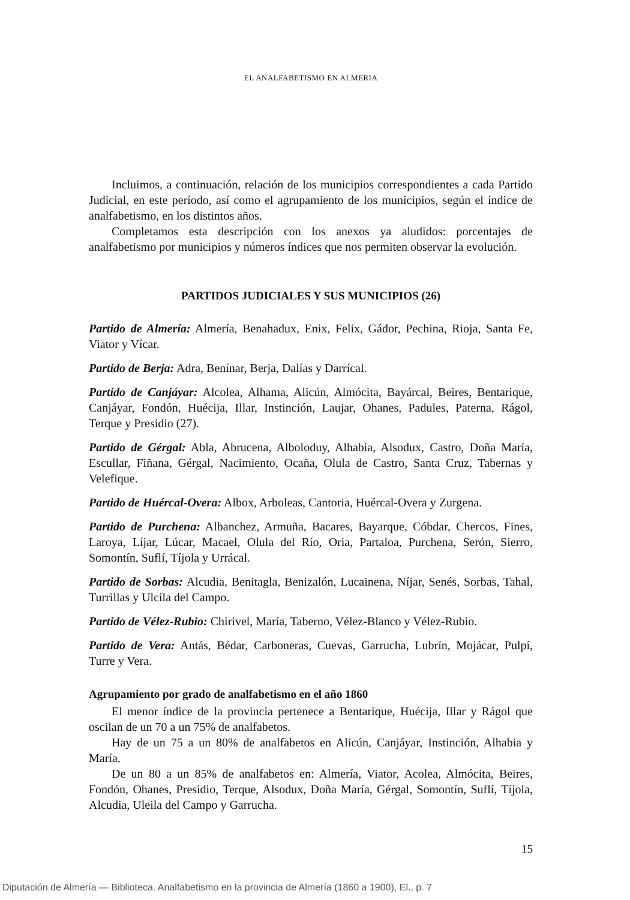EL ANALFABETISMO EN ALMERIA
Incluimos, a continuación, relación de los municipios correspondientes a cada Partido Judicial, en este período, así como el agrupamiento de los municipios, según el índice de analfabetismo, en los distintos años.
Completamos esta descripción con los anexos ya aludidos: porcentajes de analfabetismo por municipios y números índices que nos permiten observar la evolución.
PARTIDOS JUDICIALES Y SUS MUNICIPIOS (26)
Partido de Almería: Almería, Benahadux, Enix, Felix, Gádor, Pechina, Rioja, Santa Fe, Viator y Vícar.
Partido de Berja: Adra, Benínar, Berja, Dalías y Darrícal.
Partido de Canjáyar: Alcolea, Alhama, Alicún, Almócita, Bayárcal, Beires, Bentarique, Canjáyar, Fondón, Huécija, Illar, Instinción, Laujar, Ohanes, Padules, Paterna, Rágol, Terque y Presidio (27).
Partido de Gérgal: Abla, Abrucena, Alboloduy, Alhabia, Alsodux, Castro, Doña María, Escullar, Fiñana, Gérgal, Nacimiento, Ocaña, Olula de Castro, Santa Cruz, Tabernas y Velefique.
Partido de Huércal-Overa: Albox, Arboleas, Cantoria, Huércal-Overa y Zurgena.
Partido de Purchena: Albanchez, Armuña, Bacares, Bayarque, Cóbdar, Chercos, Fines, Laroya, Líjar, Lúcar, Macael, Olula del Río, Oria, Partaloa, Purchena, Serón, Sierro, Somontín, Suflí, Tíjola y Urrácal.
Partido de Sorbas: Alcudia, Benitagla, Benizalón, Lucainena, Níjar, Senés, Sorbas, Tahal, Turrillas y Ulcila del Campo.
Partido de Vélez-Rubio: Chirivel, María, Taberno, Vélez-Blanco y Vélez-Rubio.
Partido de Vera: Antás, Bédar, Carboneras, Cuevas, Garrucha, Lubrín, Mojácar, Pulpí, Turre y Vera.
Agrupamiento por grado de analfabetismo en el año 1860
El menor índice de la provincia pertenece a Bentarique, Huécija, Illar y Rágol que oscilan de un 70 a un 75% de analfabetos.
Hay de un 75 a un 80% de analfabetos en Alicún, Canjáyar, Instinción, Alhabia y María.
De un 80 a un 85% de analfabetos en: Almería, Viator, Acolea, Almócita, Beires, Fondón, Ohanes, Presidio, Terque, Alsodux, Doña María, Gérgal, Somontín, Suflí, Tíjola, Alcudia, Uleila del Campo y Garrucha.
15
Diputación de Almería — Biblioteca. Analfabetismo en la provincia de Almería (1860 a 1900), El., p. 7